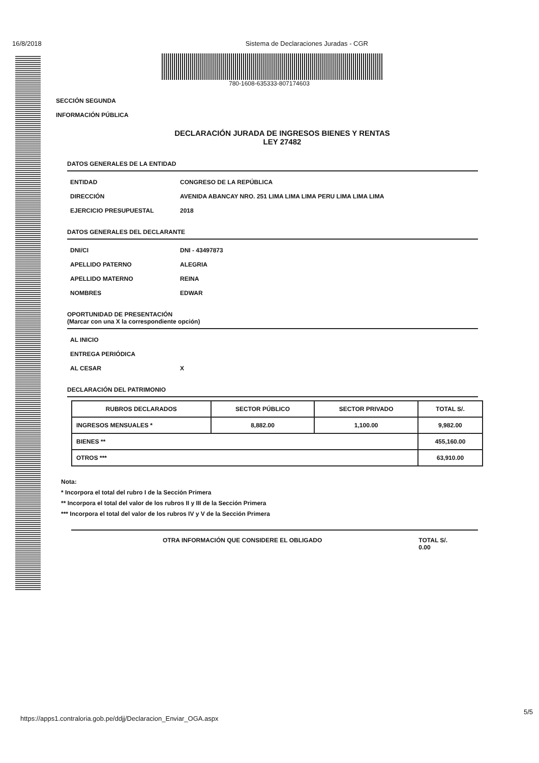16/8/2018 Sistema de Declaraciones Juradas - CGR
780-1608-635333-807174603
SECCIÓN SEGUNDA
INFORMACIÓN PÚBLICA
DECLARACIÓN JURADA DE INGRESOS BIENES Y RENTAS
LEY 27482
DATOS GENERALES DE LA ENTIDAD
ENTIDAD CONGRESO DE LA REPÚBLICA
DIRECCIÓN AVENIDA ABANCAY NRO. 251 LIMA LIMA LIMA PERU LIMA LIMA LIMA
EJERCICIO PRESUPUESTAL 2018
DATOS GENERALES DEL DECLARANTE
DNI/CI DNI - 43497873
APELLIDO PATERNO ALEGRIA
APELLIDO MATERNO REINA
NOMBRES EDWAR
OPORTUNIDAD DE PRESENTACIÓN
(Marcar con una X la correspondiente opción)
AL INICIO
ENTREGA PERIÓDICA
AL CESAR X
DECLARACIÓN DEL PATRIMONIO
| RUBROS DECLARADOS | SECTOR PÚBLICO | SECTOR PRIVADO | TOTAL S/. |
| --- | --- | --- | --- |
| INGRESOS MENSUALES * | 8,882.00 | 1,100.00 | 9,982.00 |
| BIENES ** | | | 455,160.00 |
| OTROS *** | | | 63,910.00 |
Nota:
* Incorpora el total del rubro I de la Sección Primera
** Incorpora el total del valor de los rubros II y III de la Sección Primera
*** Incorpora el total del valor de los rubros IV y V de la Sección Primera
OTRA INFORMACIÓN QUE CONSIDERE EL OBLIGADO TOTAL S/.
0.00
https://apps1.contraloria.gob.pe/ddjj/Declaracion_Enviar_OGA.aspx
5/5